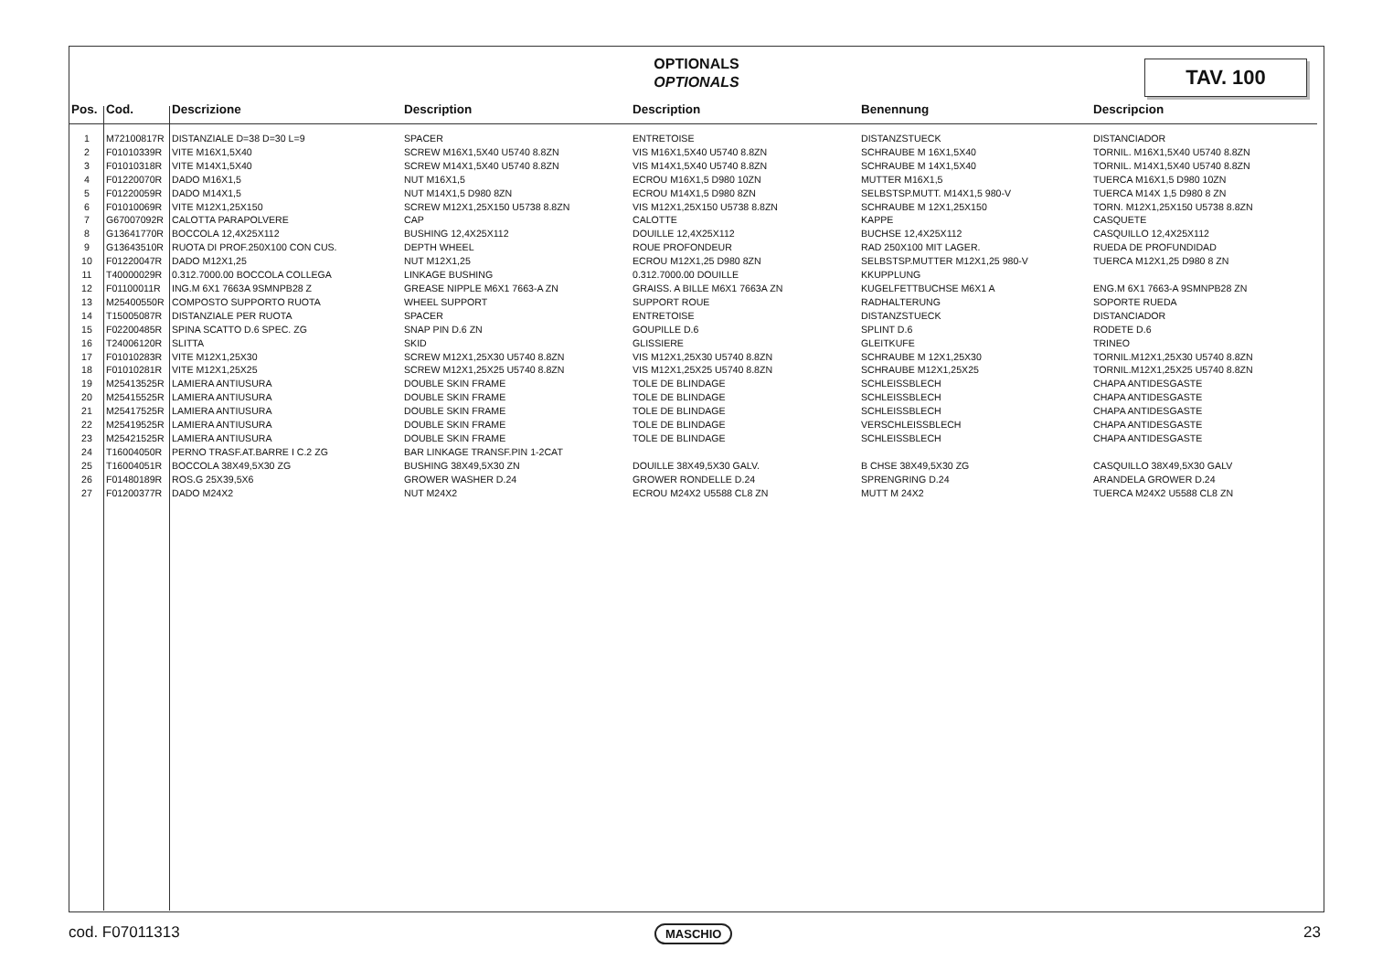OPTIONALS
OPTIONALS
TAV. 100
| Pos. | Cod. | Descrizione | Description | Description | Benennung | Descripcion |
| --- | --- | --- | --- | --- | --- | --- |
| 1 | M72100817R | DISTANZIALE D=38 D=30 L=9 | SPACER | ENTRETOISE | DISTANZSTUECK | DISTANCIADOR |
| 2 | F01010339R | VITE M16X1,5X40 | SCREW M16X1,5X40 U5740 8.8ZN | VIS M16X1,5X40 U5740 8.8ZN | SCHRAUBE M 16X1,5X40 | TORNIL. M16X1,5X40 U5740 8.8ZN |
| 3 | F01010318R | VITE M14X1,5X40 | SCREW M14X1,5X40 U5740 8.8ZN | VIS M14X1,5X40 U5740 8.8ZN | SCHRAUBE M 14X1,5X40 | TORNIL. M14X1,5X40 U5740 8.8ZN |
| 4 | F01220070R | DADO M16X1,5 | NUT M16X1,5 | ECROU M16X1,5 D980 10ZN | MUTTER M16X1,5 | TUERCA M16X1,5 D980 10ZN |
| 5 | F01220059R | DADO M14X1,5 | NUT M14X1,5 D980 8ZN | ECROU M14X1,5 D980 8ZN | SELBSTSP.MUTT. M14X1,5 980-V | TUERCA M14X 1,5 D980 8 ZN |
| 6 | F01010069R | VITE M12X1,25X150 | SCREW M12X1,25X150 U5738 8.8ZN | VIS M12X1,25X150 U5738 8.8ZN | SCHRAUBE M 12X1,25X150 | TORN. M12X1,25X150 U5738 8.8ZN |
| 7 | G67007092R | CALOTTA PARAPOLVERE | CAP | CALOTTE | KAPPE | CASQUETE |
| 8 | G13641770R | BOCCOLA 12,4X25X112 | BUSHING 12,4X25X112 | DOUILLE 12,4X25X112 | BUCHSE 12,4X25X112 | CASQUILLO 12,4X25X112 |
| 9 | G13643510R | RUOTA DI PROF.250X100 CON CUS. | DEPTH WHEEL | ROUE PROFONDEUR | RAD 250X100 MIT LAGER. | RUEDA DE PROFUNDIDAD |
| 10 | F01220047R | DADO M12X1,25 | NUT M12X1,25 | ECROU M12X1,25 D980 8ZN | SELBSTSP.MUTTER M12X1,25 980-V | TUERCA M12X1,25 D980 8 ZN |
| 11 | T40000029R | 0.312.7000.00 BOCCOLA COLLEGA | LINKAGE BUSHING | 0.312.7000.00 DOUILLE | KKUPPLUNG | |
| 12 | F01100011R | ING.M 6X1 7663A 9SMNPB28 Z | GREASE NIPPLE M6X1 7663-A ZN | GRAISS. A BILLE M6X1 7663A ZN | KUGELFETTBUCHSE M6X1 A | ENG.M 6X1 7663-A 9SMNPB28 ZN |
| 13 | M25400550R | COMPOSTO SUPPORTO RUOTA | WHEEL SUPPORT | SUPPORT ROUE | RADHALTERUNG | SOPORTE RUEDA |
| 14 | T15005087R | DISTANZIALE PER RUOTA | SPACER | ENTRETOISE | DISTANZSTUECK | DISTANCIADOR |
| 15 | F02200485R | SPINA SCATTO D.6 SPEC. ZG | SNAP PIN D.6 ZN | GOUPILLE D.6 | SPLINT D.6 | RODETE D.6 |
| 16 | T24006120R | SLITTA | SKID | GLISSIERE | GLEITKUFE | TRINEO |
| 17 | F01010283R | VITE M12X1,25X30 | SCREW M12X1,25X30 U5740 8.8ZN | VIS M12X1,25X30 U5740 8.8ZN | SCHRAUBE M 12X1,25X30 | TORNIL.M12X1,25X30 U5740 8.8ZN |
| 18 | F01010281R | VITE M12X1,25X25 | SCREW M12X1,25X25 U5740 8.8ZN | VIS M12X1,25X25 U5740 8.8ZN | SCHRAUBE M12X1,25X25 | TORNIL.M12X1,25X25 U5740 8.8ZN |
| 19 | M25413525R | LAMIERA ANTIUSURA | DOUBLE SKIN FRAME | TOLE DE BLINDAGE | SCHLEISSBLECH | CHAPA ANTIDESGASTE |
| 20 | M25415525R | LAMIERA ANTIUSURA | DOUBLE SKIN FRAME | TOLE DE BLINDAGE | SCHLEISSBLECH | CHAPA ANTIDESGASTE |
| 21 | M25417525R | LAMIERA ANTIUSURA | DOUBLE SKIN FRAME | TOLE DE BLINDAGE | SCHLEISSBLECH | CHAPA ANTIDESGASTE |
| 22 | M25419525R | LAMIERA ANTIUSURA | DOUBLE SKIN FRAME | TOLE DE BLINDAGE | VERSCHLEISSBLECH | CHAPA ANTIDESGASTE |
| 23 | M25421525R | LAMIERA ANTIUSURA | DOUBLE SKIN FRAME | TOLE DE BLINDAGE | SCHLEISSBLECH | CHAPA ANTIDESGASTE |
| 24 | T16004050R | PERNO TRASF.AT.BARRE I C.2 ZG | BAR LINKAGE TRANSF.PIN 1-2CAT | | | |
| 25 | T16004051R | BOCCOLA 38X49,5X30 ZG | BUSHING 38X49,5X30 ZN | DOUILLE 38X49,5X30 GALV. | B CHSE 38X49,5X30 ZG | CASQUILLO 38X49,5X30 GALV |
| 26 | F01480189R | ROS.G 25X39,5X6 | GROWER WASHER D.24 | GROWER RONDELLE D.24 | SPRENGRING D.24 | ARANDELA GROWER D.24 |
| 27 | F01200377R | DADO M24X2 | NUT M24X2 | ECROU M24X2 U5588 CL8 ZN | MUTT M 24X2 | TUERCA M24X2 U5588 CL8 ZN |
cod. F07011313 MASCHIO 23